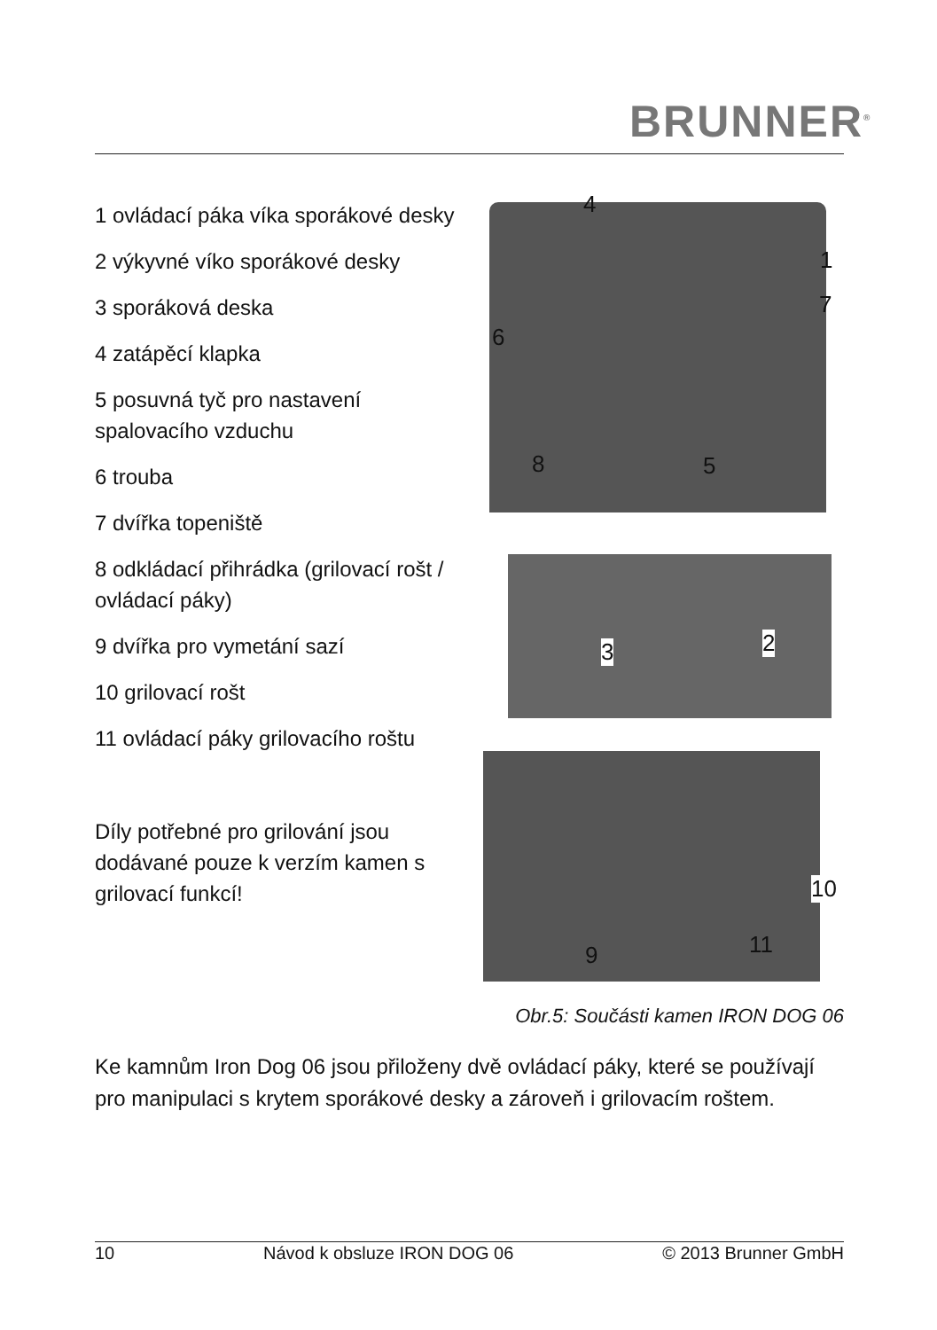BRUNNER<sup>®</sup>
1 ovládací páka víka sporákové desky
2 výkyvné víko sporákové desky
3 sporáková deska
4 zatápěcí klapka
5 posuvná tyč pro nastavení spalovacího vzduchu
6 trouba
7 dvířka topeniště
8 odkládací přihrádka (grilovací rošt / ovládací páky)
9 dvířka pro vymetání sazí
10 grilovací rošt
11 ovládací páky grilovacího roštu
Díly potřebné pro grilování jsou dodávané pouze k verzím kamen s grilovací funkcí!
4
1
7
6
8 5
3 2
10
11
9
Obr.5: Součásti kamen IRON DOG 06
Ke kamnům Iron Dog 06 jsou přiloženy dvě ovládací páky, které se používají pro manipulaci s krytem sporákové desky a zároveň i grilovacím roštem.
10 Návod k obsluze IRON DOG 06 © 2013 Brunner GmbH